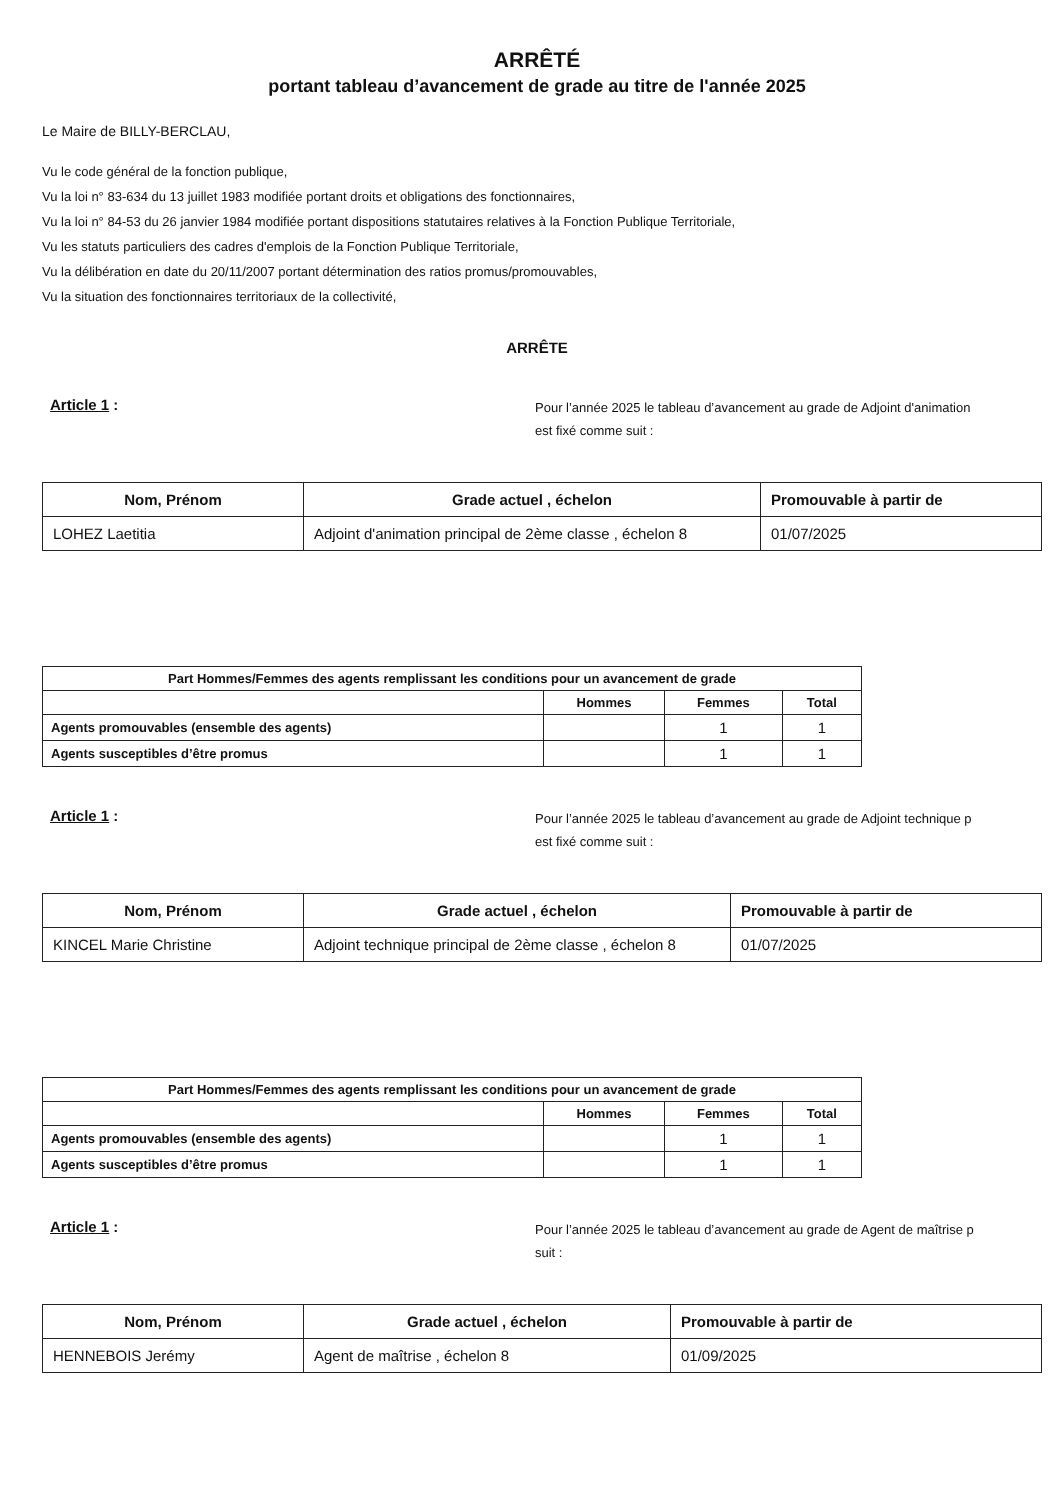ARRÊTÉ
portant tableau d’avancement de grade au titre de l'année 2025
Le Maire de BILLY-BERCLAU,
Vu le code général de la fonction publique,
Vu la loi n° 83-634 du 13 juillet 1983 modifiée portant droits et obligations des fonctionnaires,
Vu la loi n° 84-53 du 26 janvier 1984 modifiée portant dispositions statutaires relatives à la Fonction Publique Territoriale,
Vu les statuts particuliers des cadres d'emplois de la Fonction Publique Territoriale,
Vu la délibération en date du 20/11/2007 portant détermination des ratios promus/promouvables,
Vu la situation des fonctionnaires territoriaux de la collectivité,
ARRÊTE
Article 1 :
Pour l’année 2025 le tableau d’avancement au grade de Adjoint d'animation
est fixé comme suit :
| Nom, Prénom | Grade actuel , échelon | Promouvable à partir de |
| --- | --- | --- |
| LOHEZ Laetitia | Adjoint d'animation principal de 2ème classe , échelon 8 | 01/07/2025 |
| Part Hommes/Femmes des agents remplissant les conditions pour un avancement de grade | | | |
| --- | --- | --- | --- |
| | Hommes | Femmes | Total |
| Agents promouvables (ensemble des agents) | | 1 | 1 |
| Agents susceptibles d’être promus | | 1 | 1 |
Article 1 :
Pour l’année 2025 le tableau d’avancement au grade de Adjoint technique p
est fixé comme suit :
| Nom, Prénom | Grade actuel , échelon | Promouvable à partir de |
| --- | --- | --- |
| KINCEL Marie Christine | Adjoint technique principal de 2ème classe , échelon 8 | 01/07/2025 |
| Part Hommes/Femmes des agents remplissant les conditions pour un avancement de grade | | | |
| --- | --- | --- | --- |
| | Hommes | Femmes | Total |
| Agents promouvables (ensemble des agents) | | 1 | 1 |
| Agents susceptibles d’être promus | | 1 | 1 |
Article 1 :
Pour l’année 2025 le tableau d’avancement au grade de Agent de maîtrise p
suit :
| Nom, Prénom | Grade actuel , échelon | Promouvable à partir de |
| --- | --- | --- |
| HENNEBOIS Jerémy | Agent de maîtrise , échelon 8 | 01/09/2025 |